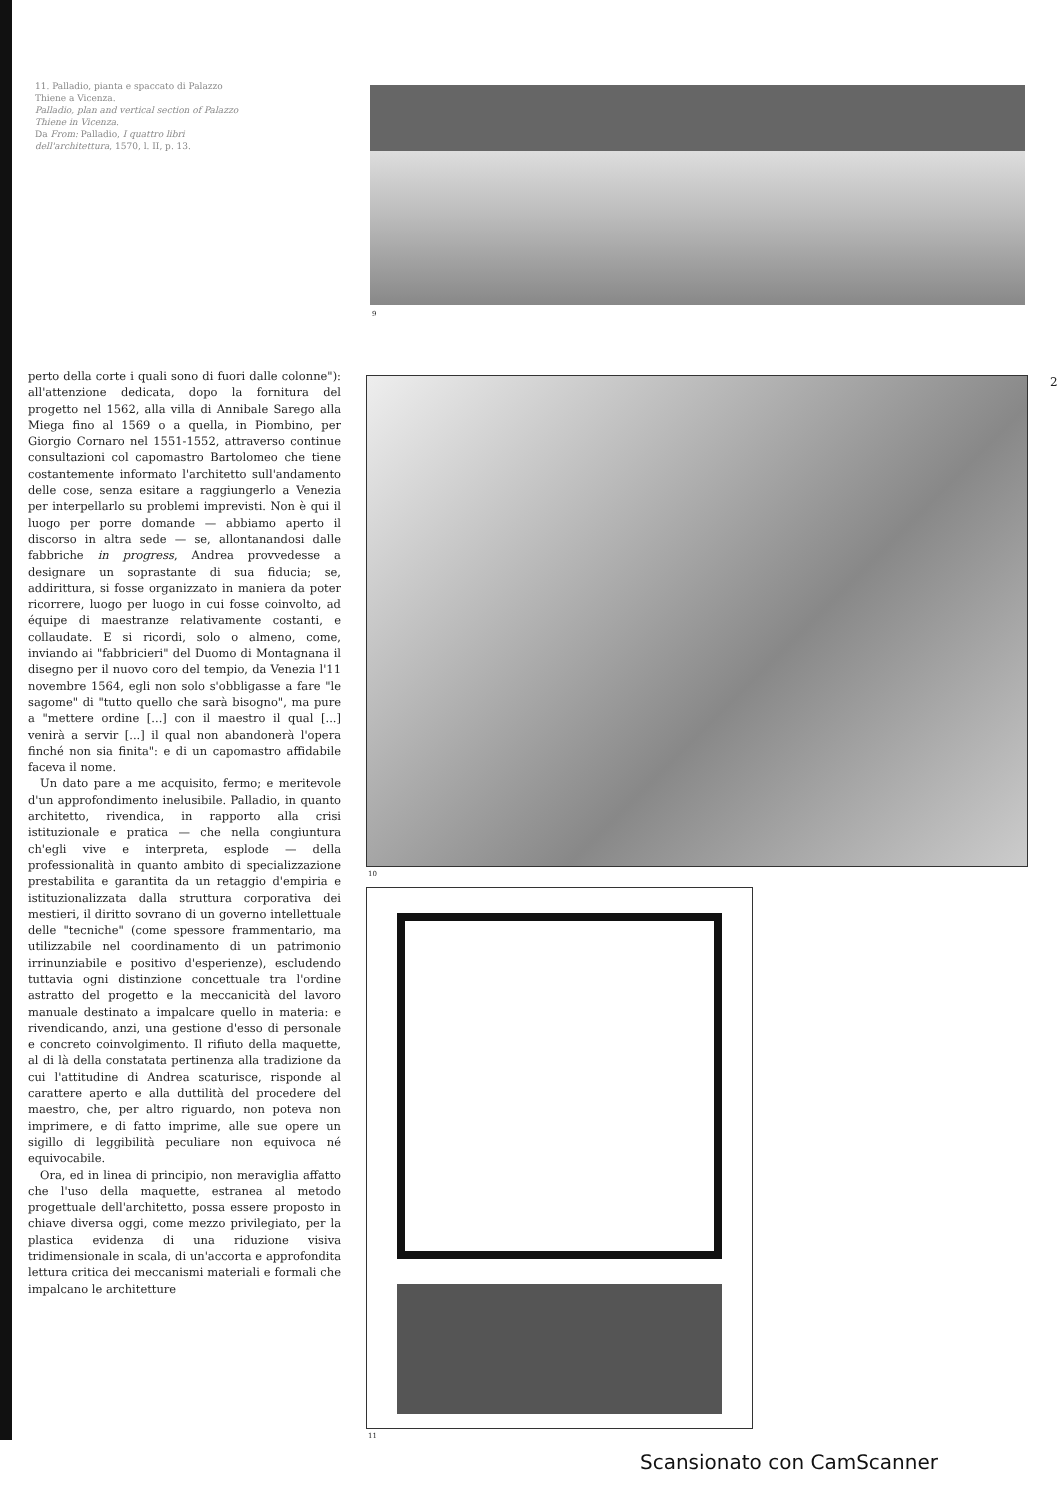11. Palladio, pianta e spaccato di Palazzo Thiene a Vicenza.
Palladio, plan and vertical section of Palazzo Thiene in Vicenza.
Da From: Palladio, I quattro libri dell'architettura, 1570, l. II, p. 13.
9
perto della corte i quali sono di fuori dalle colonne"): all'attenzione dedicata, dopo la fornitura del progetto nel 1562, alla villa di Annibale Sarego alla Miega fino al 1569 o a quella, in Piombino, per Giorgio Cornaro nel 1551-1552, attraverso continue consultazioni col capomastro Bartolomeo che tiene costantemente informato l'architetto sull'andamento delle cose, senza esitare a raggiungerlo a Venezia per interpellarlo su problemi imprevisti. Non è qui il luogo per porre domande — abbiamo aperto il discorso in altra sede — se, allontanandosi dalle fabbriche in progress, Andrea provvedesse a designare un soprastante di sua fiducia; se, addirittura, si fosse organizzato in maniera da poter ricorrere, luogo per luogo in cui fosse coinvolto, ad équipe di maestranze relativamente costanti, e collaudate. E si ricordi, solo o almeno, come, inviando ai "fabbricieri" del Duomo di Montagnana il disegno per il nuovo coro del tempio, da Venezia l'11 novembre 1564, egli non solo s'obbligasse a fare "le sagome" di "tutto quello che sarà bisogno", ma pure a "mettere ordine [...] con il maestro il qual [...] venirà a servir [...] il qual non abandonerà l'opera finché non sia finita": e di un capomastro affidabile faceva il nome.
Un dato pare a me acquisito, fermo; e meritevole d'un approfondimento inelusibile. Palladio, in quanto architetto, rivendica, in rapporto alla crisi istituzionale e pratica — che nella congiuntura ch'egli vive e interpreta, esplode — della professionalità in quanto ambito di specializzazione prestabilita e garantita da un retaggio d'empiria e istituzionalizzata dalla struttura corporativa dei mestieri, il diritto sovrano di un governo intellettuale delle "tecniche" (come spessore frammentario, ma utilizzabile nel coordinamento di un patrimonio irrinunziabile e positivo d'esperienze), escludendo tuttavia ogni distinzione concettuale tra l'ordine astratto del progetto e la meccanicità del lavoro manuale destinato a impalcare quello in materia: e rivendicando, anzi, una gestione d'esso di personale e concreto coinvolgimento. Il rifiuto della maquette, al di là della constatata pertinenza alla tradizione da cui l'attitudine di Andrea scaturisce, risponde al carattere aperto e alla duttilità del procedere del maestro, che, per altro riguardo, non poteva non imprimere, e di fatto imprime, alle sue opere un sigillo di leggibilità peculiare non equivoca né equivocabile.
Ora, ed in linea di principio, non meraviglia affatto che l'uso della maquette, estranea al metodo progettuale dell'architetto, possa essere proposto in chiave diversa oggi, come mezzo privilegiato, per la plastica evidenza di una riduzione visiva tridimensionale in scala, di un'accorta e approfondita lettura critica dei meccanismi materiali e formali che impalcano le architetture
2
10
11
Scansionato con CamScanner